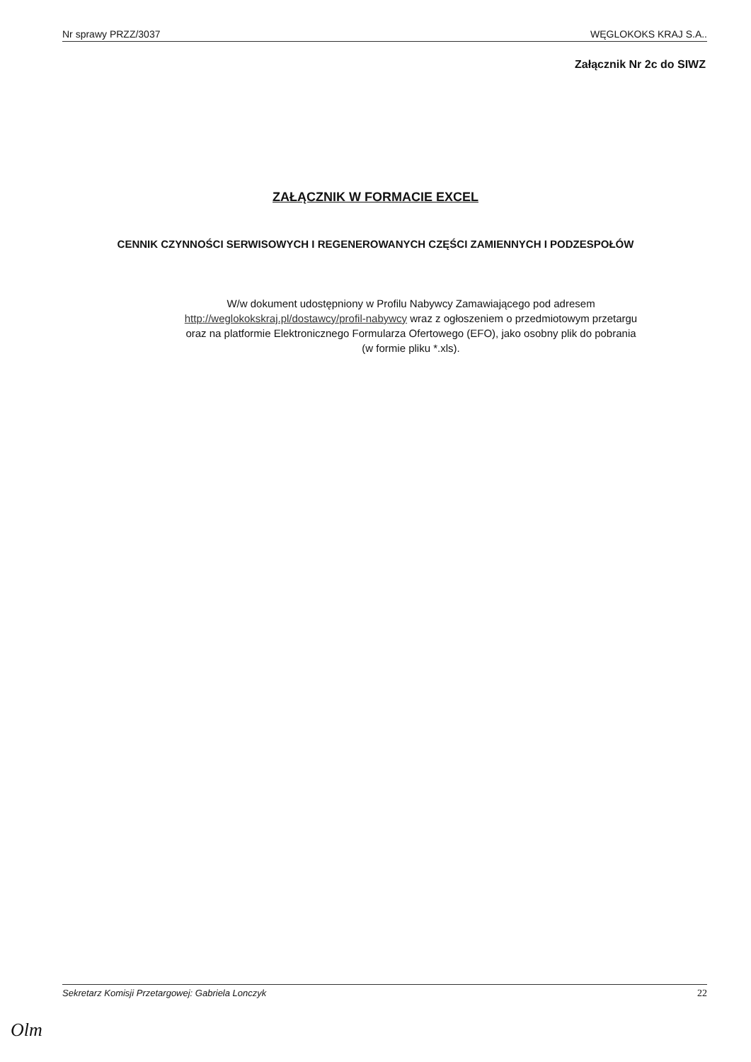Nr sprawy PRZZ/3037 WĘGLOKOKS KRAJ S.A..
Załącznik Nr 2c do SIWZ
ZAŁĄCZNIK W FORMACIE EXCEL
CENNIK CZYNNOŚCI SERWISOWYCH I REGENEROWANYCH CZĘŚCI ZAMIENNYCH I PODZESPOŁÓW
W/w dokument udostępniony w Profilu Nabywcy Zamawiającego pod adresem
http://weglokokskraj.pl/dostawcy/profil-nabywcy wraz z ogłoszeniem o przedmiotowym przetargu
oraz na platformie Elektronicznego Formularza Ofertowego (EFO), jako osobny plik do pobrania
(w formie pliku *.xls).
Sekretarz Komisji Przetargowej: Gabriela Lonczyk 22
Olm